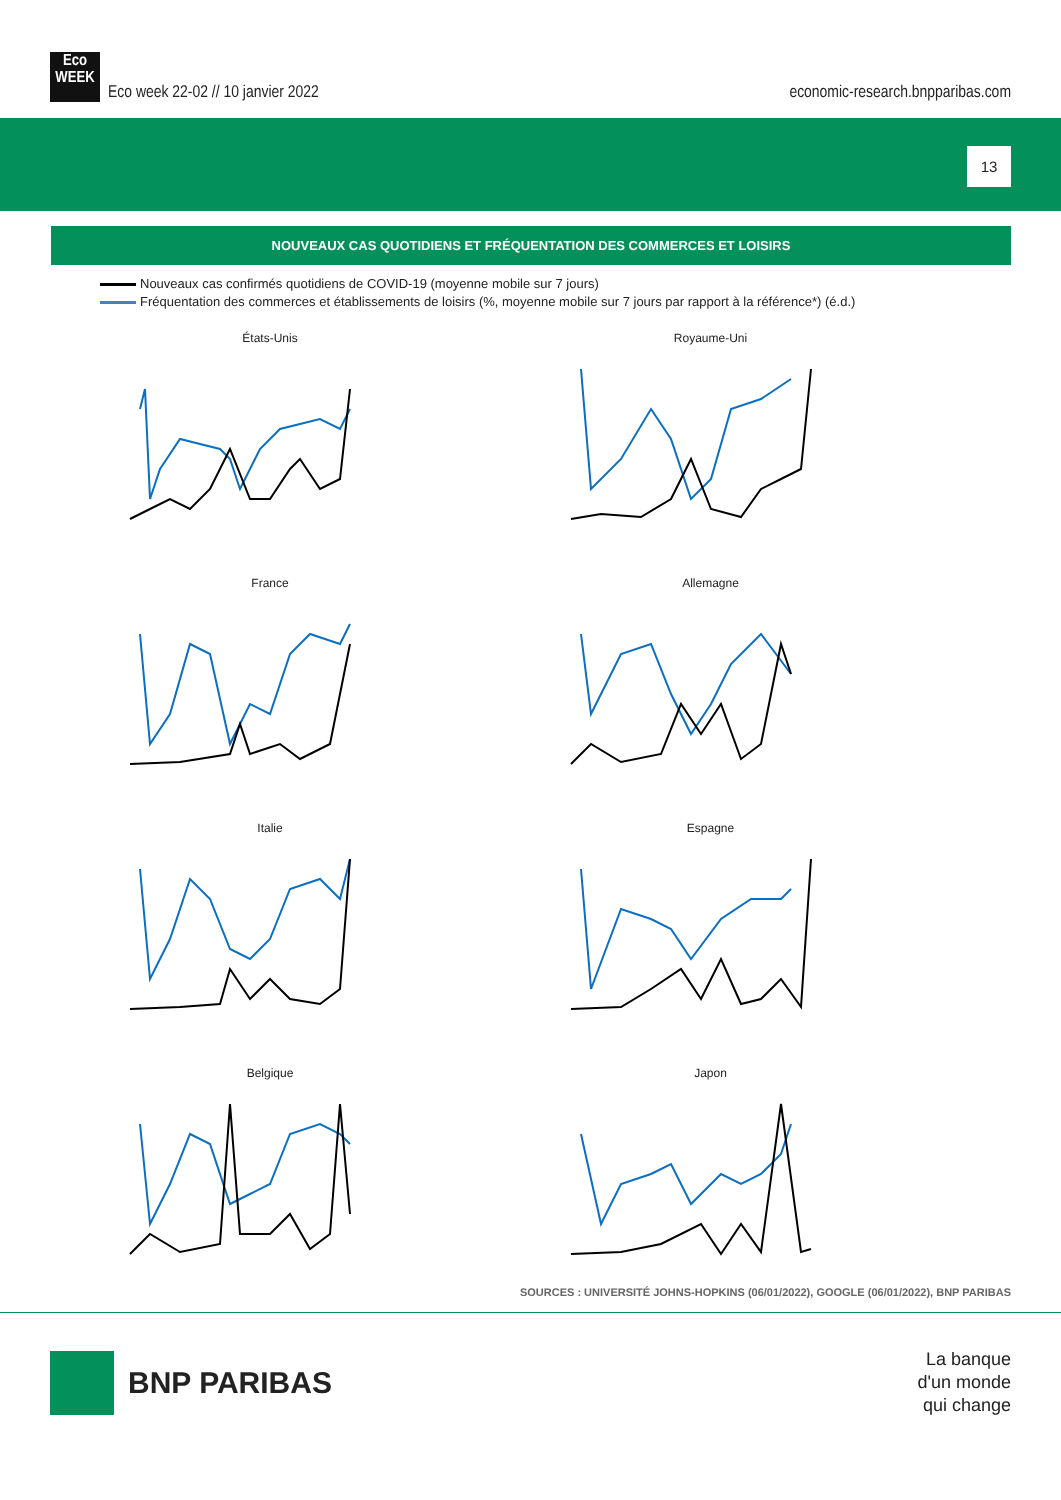Eco
WEEK Eco week 22-02 // 10 janvier 2022
economic-research.bnpparibas.com
13
NOUVEAUX CAS QUOTIDIENS ET FRÉQUENTATION DES COMMERCES ET LOISIRS
Nouveaux cas confirmés quotidiens de COVID-19 (moyenne mobile sur 7 jours)
Fréquentation des commerces et établissements de loisirs (%, moyenne mobile sur 7 jours par rapport à la référence*) (é.d.)
États-Unis
Royaume-Uni
France
Allemagne
Italie
Espagne
Belgique
Japon
SOURCES : UNIVERSITÉ JOHNS-HOPKINS (06/01/2022), GOOGLE (06/01/2022), BNP PARIBAS
BNP PARIBAS
La banque
d'un monde
qui change